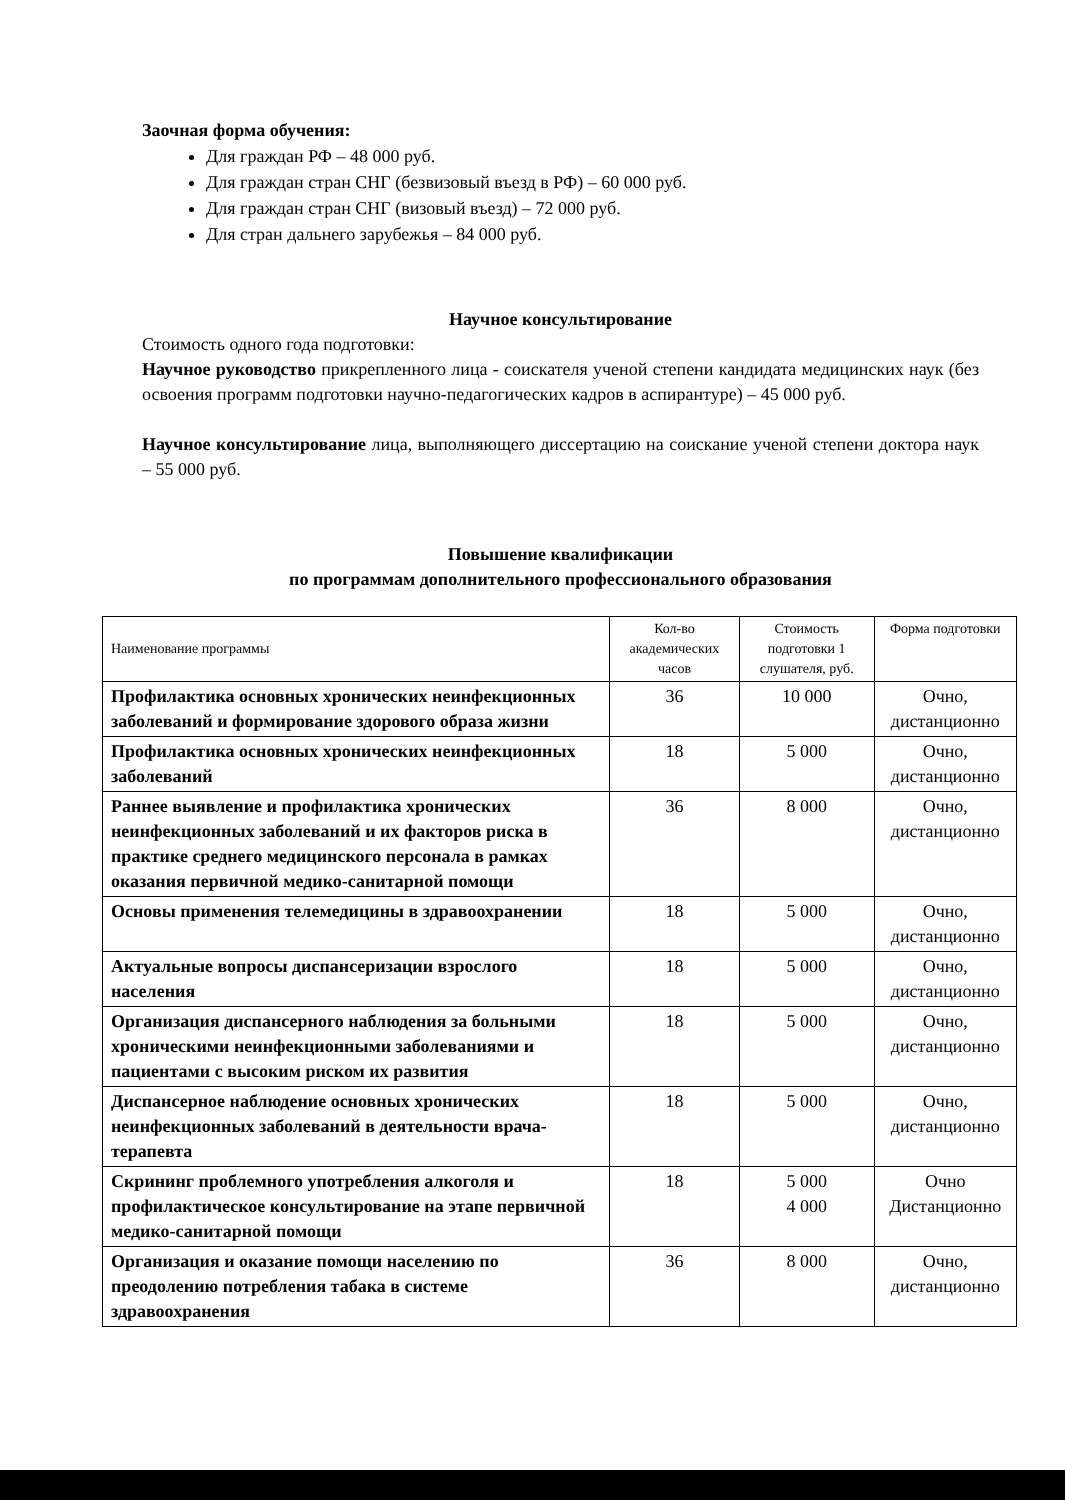Заочная форма обучения:
Для граждан РФ – 48 000 руб.
Для граждан стран СНГ (безвизовый въезд в РФ) – 60 000 руб.
Для граждан стран СНГ (визовый въезд) – 72 000 руб.
Для стран дальнего зарубежья – 84 000 руб.
Научное консультирование
Стоимость одного года подготовки:
Научное руководство прикрепленного лица - соискателя ученой степени кандидата медицинских наук (без освоения программ подготовки научно-педагогических кадров в аспирантуре) – 45 000 руб.
Научное консультирование лица, выполняющего диссертацию на соискание ученой степени доктора наук – 55 000 руб.
Повышение квалификации
по программам дополнительного профессионального образования
| Наименование программы | Кол-во академических часов | Стоимость подготовки 1 слушателя, руб. | Форма подготовки |
| --- | --- | --- | --- |
| Профилактика основных хронических неинфекционных заболеваний и формирование здорового образа жизни | 36 | 10 000 | Очно, дистанционно |
| Профилактика основных хронических неинфекционных заболеваний | 18 | 5 000 | Очно, дистанционно |
| Раннее выявление и профилактика хронических неинфекционных заболеваний и их факторов риска в практике среднего медицинского персонала в рамках оказания первичной медико-санитарной помощи | 36 | 8 000 | Очно, дистанционно |
| Основы применения телемедицины в здравоохранении | 18 | 5 000 | Очно, дистанционно |
| Актуальные вопросы диспансеризации взрослого населения | 18 | 5 000 | Очно, дистанционно |
| Организация диспансерного наблюдения за больными хроническими неинфекционными заболеваниями и пациентами с высоким риском их развития | 18 | 5 000 | Очно, дистанционно |
| Диспансерное наблюдение основных хронических неинфекционных заболеваний в деятельности врача-терапевта | 18 | 5 000 | Очно, дистанционно |
| Скрининг проблемного употребления алкоголя и профилактическое консультирование на этапе первичной медико-санитарной помощи | 18 | 5 000 4 000 | Очно Дистанционно |
| Организация и оказание помощи населению по преодолению потребления табака в системе здравоохранения | 36 | 8 000 | Очно, дистанционно |